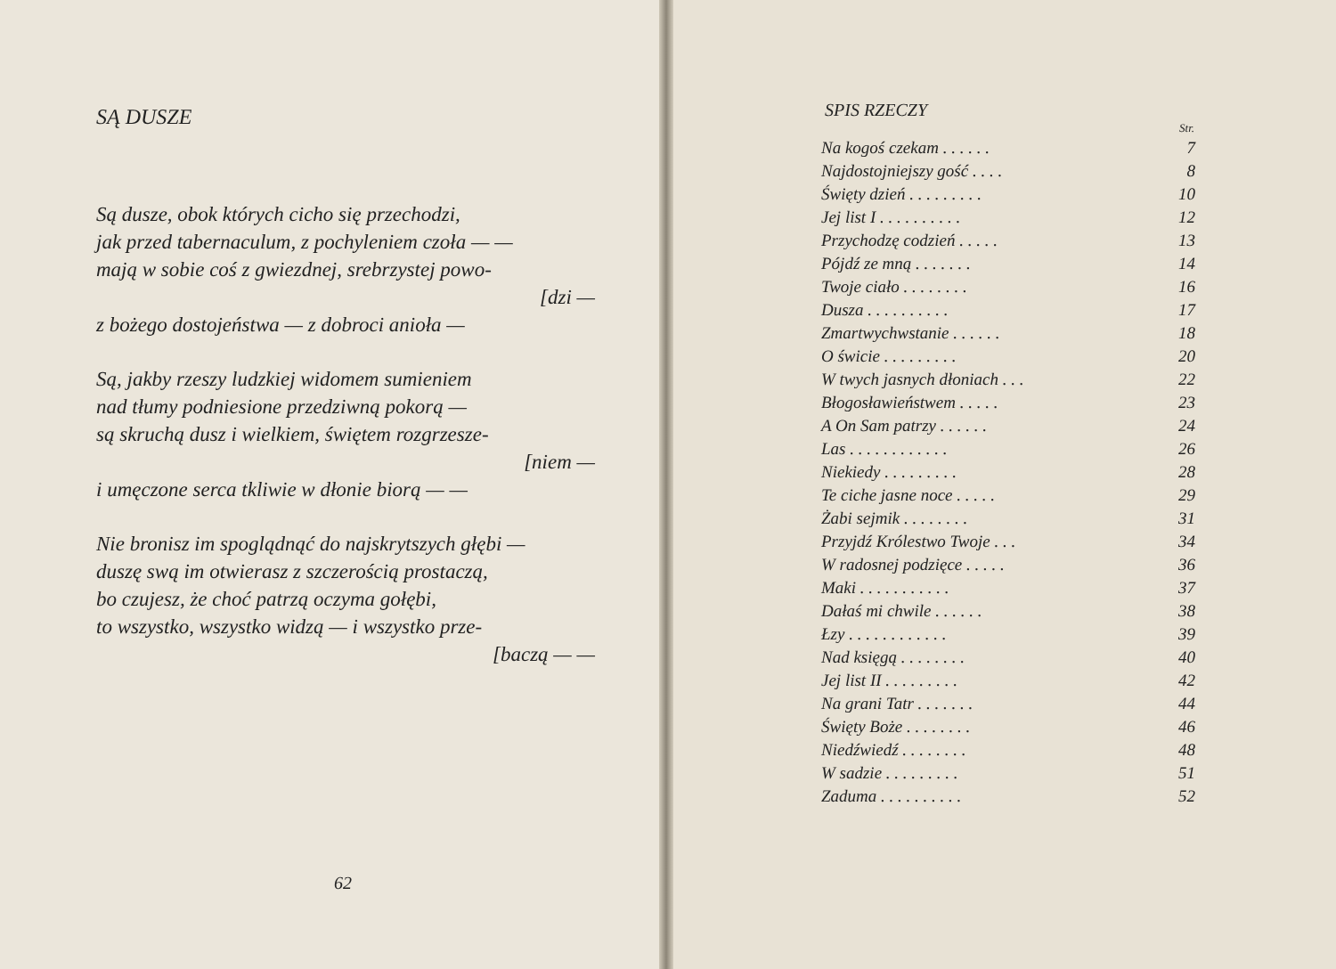SĄ DUSZE
Są dusze, obok których cicho się przechodzi,
jak przed tabernaculum, z pochyleniem czoła — —
mają w sobie coś z gwiezdnej, srebrzystej powo-
[dzi —
z bożego dostojeństwa — z dobroci anioła —
Są, jakby rzeszy ludzkiej widomem sumieniem
nad tłumy podniesione przedziwną pokorą —
są skruchą dusz i wielkiem, świętem rozgrzesze-
[niem —
i umęczone serca tkliwie w dłonie biorą — —
Nie bronisz im spoglądnąć do najskrytszych głębi —
duszę swą im otwierasz z szczerością prostaczą,
bo czujesz, że choć patrzą oczyma gołębi,
to wszystko, wszystko widzą — i wszystko prze-
[baczą — —
62
SPIS RZECZY
| | Str. |
| --- | --- |
| Na kogoś czekam . . . . . . | 7 |
| Najdostojniejszy gość . . . . | 8 |
| Święty dzień . . . . . . . . . | 10 |
| Jej list I . . . . . . . . . . | 12 |
| Przychodzę codzień . . . . . | 13 |
| Pójdź ze mną . . . . . . . | 14 |
| Twoje ciało . . . . . . . . | 16 |
| Dusza . . . . . . . . . . | 17 |
| Zmartwychwstanie . . . . . . | 18 |
| O świcie . . . . . . . . . | 20 |
| W twych jasnych dłoniach . . . | 22 |
| Błogosławieństwem . . . . . | 23 |
| A On Sam patrzy . . . . . . | 24 |
| Las . . . . . . . . . . . . | 26 |
| Niekiedy . . . . . . . . . | 28 |
| Te ciche jasne noce . . . . . | 29 |
| Żabi sejmik . . . . . . . . | 31 |
| Przyjdź Królestwo Twoje . . . | 34 |
| W radosnej podzięce . . . . . | 36 |
| Maki . . . . . . . . . . . | 37 |
| Dałaś mi chwile . . . . . . | 38 |
| Łzy . . . . . . . . . . . . | 39 |
| Nad księgą . . . . . . . . | 40 |
| Jej list II . . . . . . . . . | 42 |
| Na grani Tatr . . . . . . . | 44 |
| Święty Boże . . . . . . . . | 46 |
| Niedźwiedź . . . . . . . . | 48 |
| W sadzie . . . . . . . . . | 51 |
| Zaduma . . . . . . . . . . | 52 |